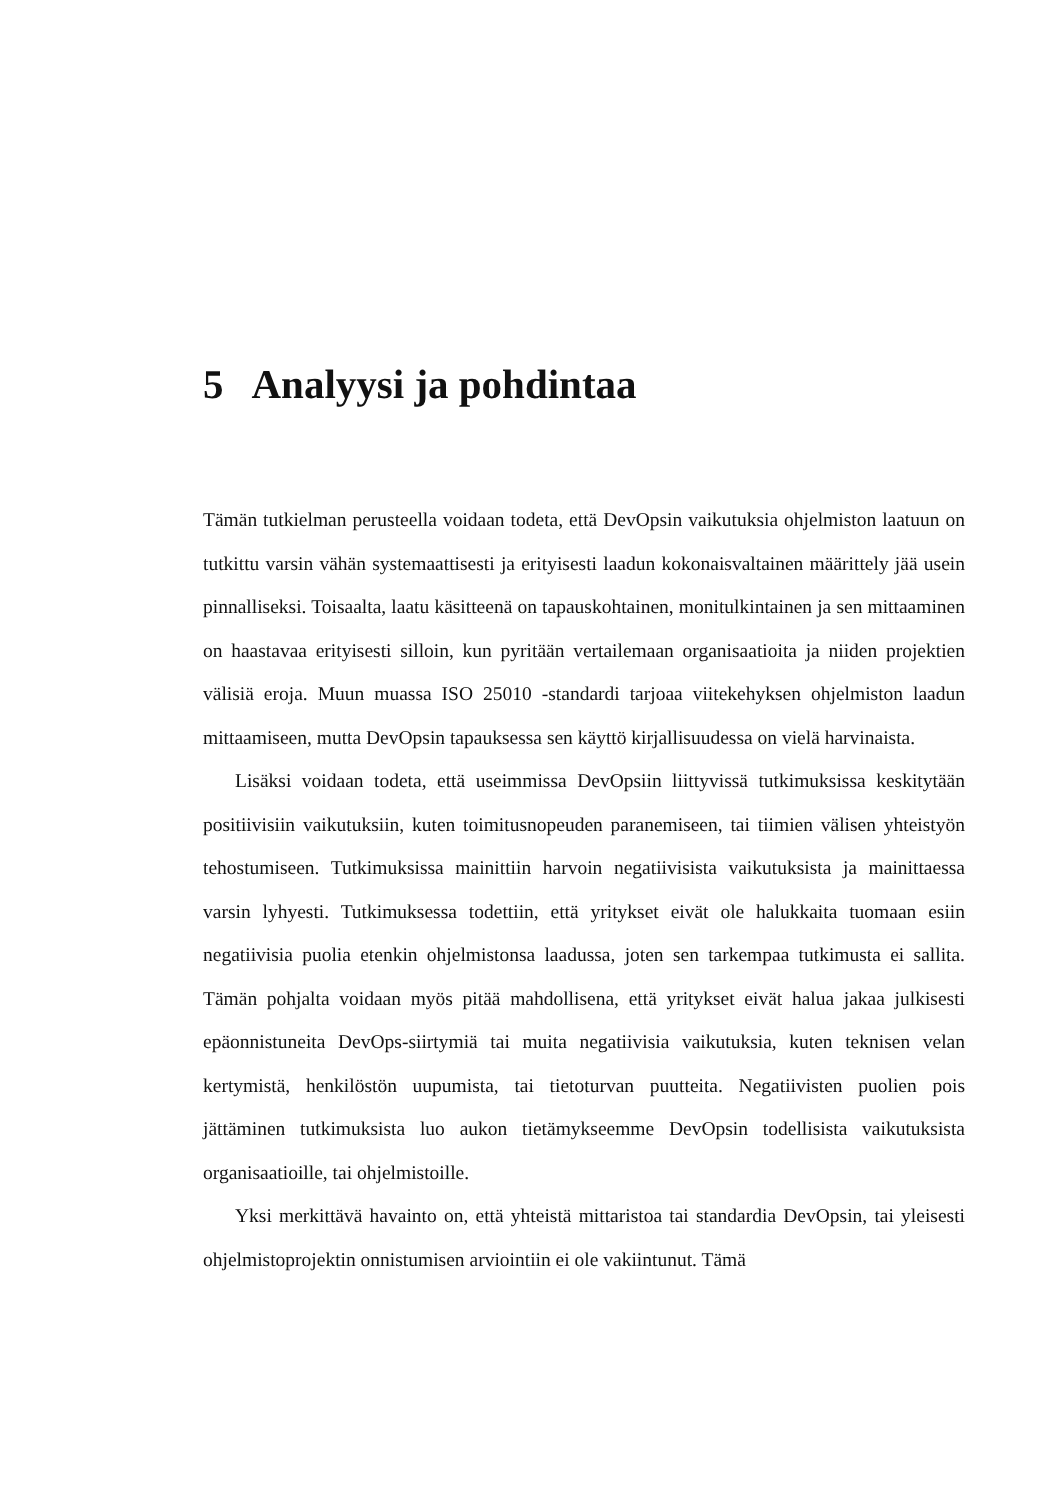5 Analyysi ja pohdintaa
Tämän tutkielman perusteella voidaan todeta, että DevOpsin vaikutuksia ohjelmiston laatuun on tutkittu varsin vähän systemaattisesti ja erityisesti laadun kokonaisvaltainen määrittely jää usein pinnalliseksi. Toisaalta, laatu käsitteenä on tapauskohtainen, monitulkintainen ja sen mittaaminen on haastavaa erityisesti silloin, kun pyritään vertailemaan organisaatioita ja niiden projektien välisiä eroja. Muun muassa ISO 25010 -standardi tarjoaa viitekehyksen ohjelmiston laadun mittaamiseen, mutta DevOpsin tapauksessa sen käyttö kirjallisuudessa on vielä harvinaista.
Lisäksi voidaan todeta, että useimmissa DevOpsiin liittyvissä tutkimuksissa keskitytään positiivisiin vaikutuksiin, kuten toimitusnopeuden paranemiseen, tai tiimien välisen yhteistyön tehostumiseen. Tutkimuksissa mainittiin harvoin negatiivisista vaikutuksista ja mainittaessa varsin lyhyesti. Tutkimuksessa todettiin, että yritykset eivät ole halukkaita tuomaan esiin negatiivisia puolia etenkin ohjelmistonsa laadussa, joten sen tarkempaa tutkimusta ei sallita. Tämän pohjalta voidaan myös pitää mahdollisena, että yritykset eivät halua jakaa julkisesti epäonnistuneita DevOps-siirtymiä tai muita negatiivisia vaikutuksia, kuten teknisen velan kertymistä, henkilöstön uupumista, tai tietoturvan puutteita. Negatiivisten puolien pois jättäminen tutkimuksista luo aukon tietämykseemme DevOpsin todellisista vaikutuksista organisaatioille, tai ohjelmistoille.
Yksi merkittävä havainto on, että yhteistä mittaristoa tai standardia DevOpsin, tai yleisesti ohjelmistoprojektin onnistumisen arviointiin ei ole vakiintunut. Tämä